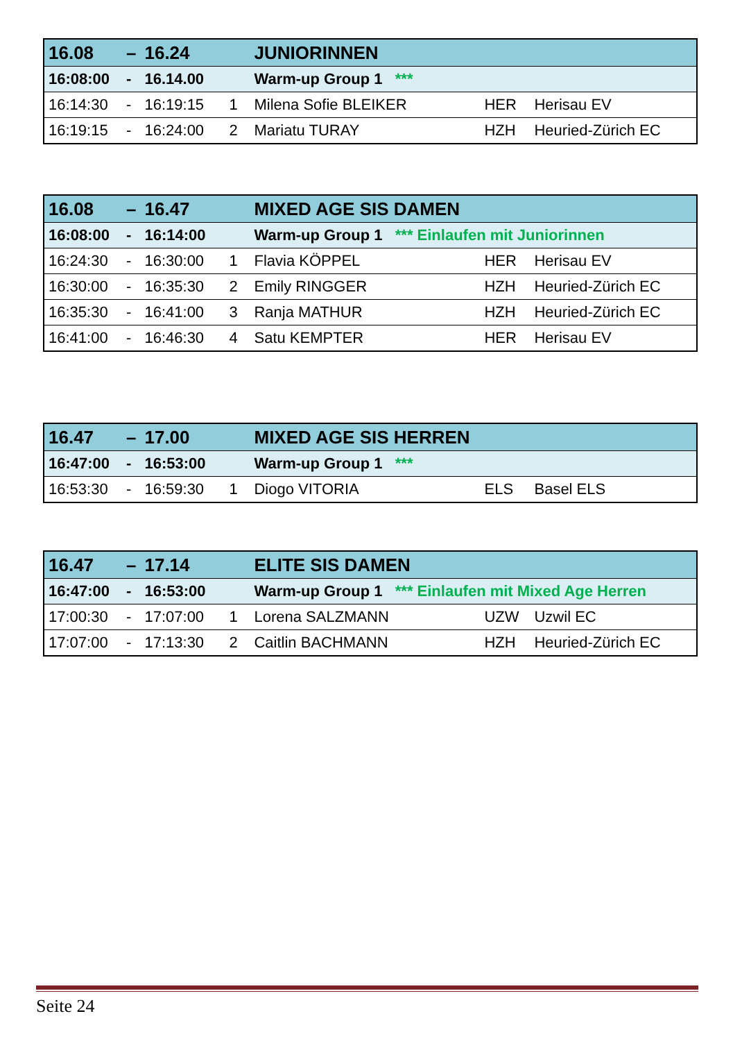| 16.08 | – | 16.24 | | JUNIORINNEN | | |
| 16:08:00 | - | 16.14.00 | | Warm-up Group 1 *** | | |
| 16:14:30 | - | 16:19:15 | 1 | Milena Sofie BLEIKER | HER | Herisau EV |
| 16:19:15 | - | 16:24:00 | 2 | Mariatu TURAY | HZH | Heuried-Zürich EC |
| 16.08 | – | 16.47 | | MIXED AGE SIS DAMEN | | |
| 16:08:00 | - | 16:14:00 | | Warm-up Group 1 *** Einlaufen mit Juniorinnen | | |
| 16:24:30 | - | 16:30:00 | 1 | Flavia KÖPPEL | HER | Herisau EV |
| 16:30:00 | - | 16:35:30 | 2 | Emily RINGGER | HZH | Heuried-Zürich EC |
| 16:35:30 | - | 16:41:00 | 3 | Ranja MATHUR | HZH | Heuried-Zürich EC |
| 16:41:00 | - | 16:46:30 | 4 | Satu KEMPTER | HER | Herisau EV |
| 16.47 | – | 17.00 | | MIXED AGE SIS HERREN | | |
| 16:47:00 | - | 16:53:00 | | Warm-up Group 1 *** | | |
| 16:53:30 | - | 16:59:30 | 1 | Diogo VITORIA | ELS | Basel ELS |
| 16.47 | – | 17.14 | | ELITE SIS DAMEN | | |
| 16:47:00 | - | 16:53:00 | | Warm-up Group 1 *** Einlaufen mit Mixed Age Herren | | |
| 17:00:30 | - | 17:07:00 | 1 | Lorena SALZMANN | UZW | Uzwil EC |
| 17:07:00 | - | 17:13:30 | 2 | Caitlin BACHMANN | HZH | Heuried-Zürich EC |
Seite 24